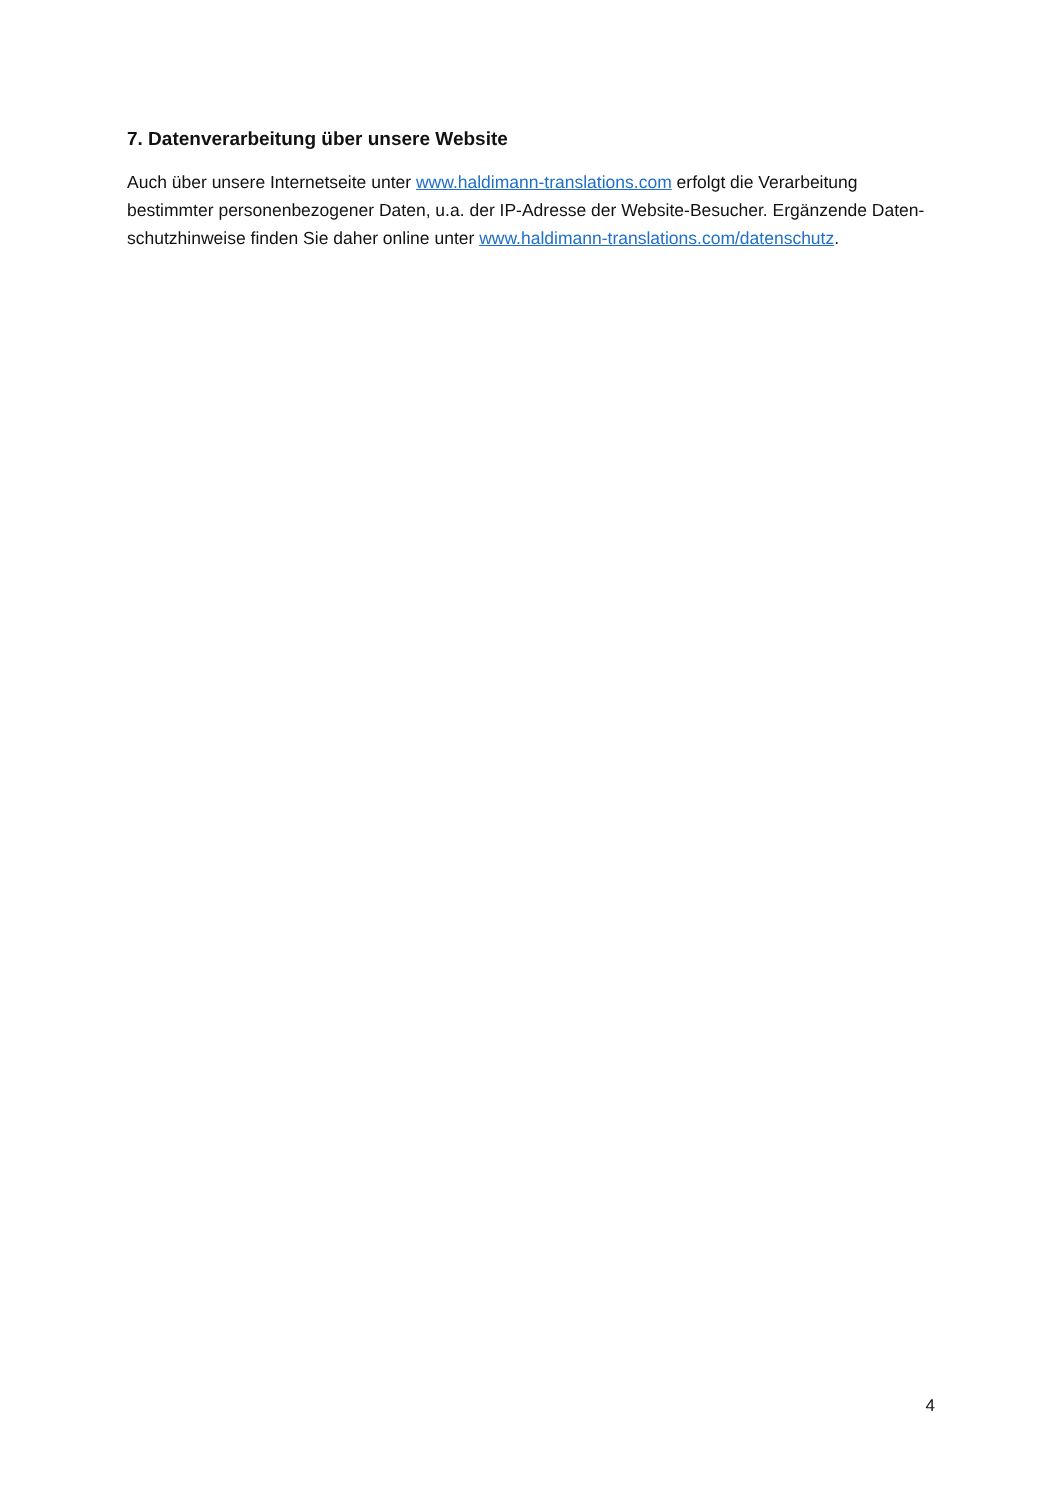7. Datenverarbeitung über unsere Website
Auch über unsere Internetseite unter www.haldimann-translations.com erfolgt die Verarbeitung bestimmter personenbezogener Daten, u.a. der IP-Adresse der Website-Besucher. Ergänzende Daten-schutzhinweise finden Sie daher online unter www.haldimann-translations.com/datenschutz.
4